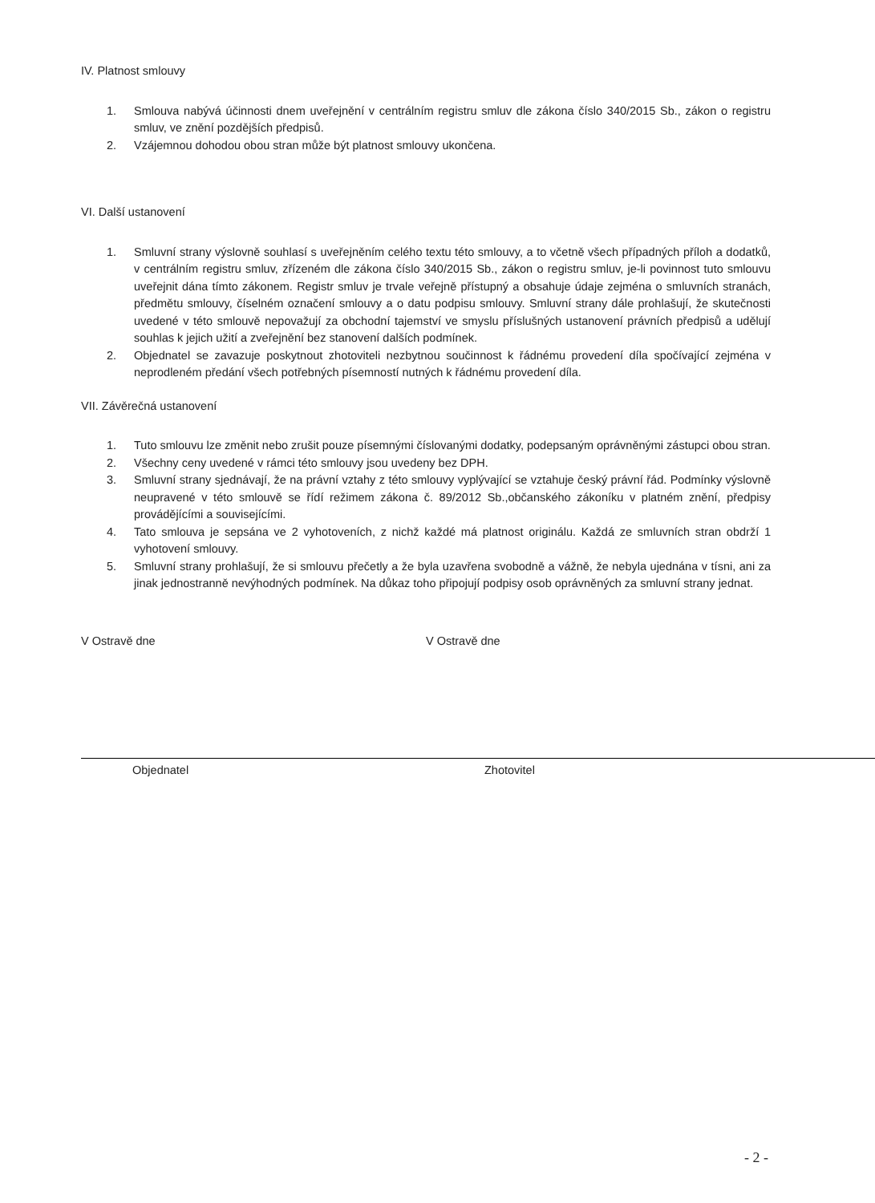IV. Platnost smlouvy
1. Smlouva nabývá účinnosti dnem uveřejnění v centrálním registru smluv dle zákona číslo 340/2015 Sb., zákon o registru smluv, ve znění pozdějších předpisů.
2. Vzájemnou dohodou obou stran může být platnost smlouvy ukončena.
VI. Další ustanovení
1. Smluvní strany výslovně souhlasí s uveřejněním celého textu této smlouvy, a to včetně všech případných příloh a dodatků, v centrálním registru smluv, zřízeném dle zákona číslo 340/2015 Sb., zákon o registru smluv, je-li povinnost tuto smlouvu uveřejnit dána tímto zákonem. Registr smluv je trvale veřejně přístupný a obsahuje údaje zejména o smluvních stranách, předmětu smlouvy, číselném označení smlouvy a o datu podpisu smlouvy. Smluvní strany dále prohlašují, že skutečnosti uvedené v této smlouvě nepovažují za obchodní tajemství ve smyslu příslušných ustanovení právních předpisů a udělují souhlas k jejich užití a zveřejnění bez stanovení dalších podmínek.
2. Objednatel se zavazuje poskytnout zhotoviteli nezbytnou součinnost k řádnému provedení díla spočívající zejména v neprodleném předání všech potřebných písemností nutných k řádnému provedení díla.
VII. Závěrečná ustanovení
1. Tuto smlouvu lze změnit nebo zrušit pouze písemnými číslovanými dodatky, podepsaným oprávněnými zástupci obou stran.
2. Všechny ceny uvedené v rámci této smlouvy jsou uvedeny bez DPH.
3. Smluvní strany sjednávají, že na právní vztahy z této smlouvy vyplývající se vztahuje český právní řád. Podmínky výslovně neupravené v této smlouvě se řídí režimem zákona č. 89/2012 Sb.,občanského zákoníku v platném znění, předpisy provádějícími a souvisejícími.
4. Tato smlouva je sepsána ve 2 vyhotoveních, z nichž každé má platnost originálu. Každá ze smluvních stran obdrží 1 vyhotovení smlouvy.
5. Smluvní strany prohlašují, že si smlouvu přečetly a že byla uzavřena svobodně a vážně, že nebyla ujednána v tísni, ani za jinak jednostranně nevýhodných podmínek. Na důkaz toho připojují podpisy osob oprávněných za smluvní strany jednat.
V Ostravě dne V Ostravě dne
Objednatel Zhotovitel
- 2 -